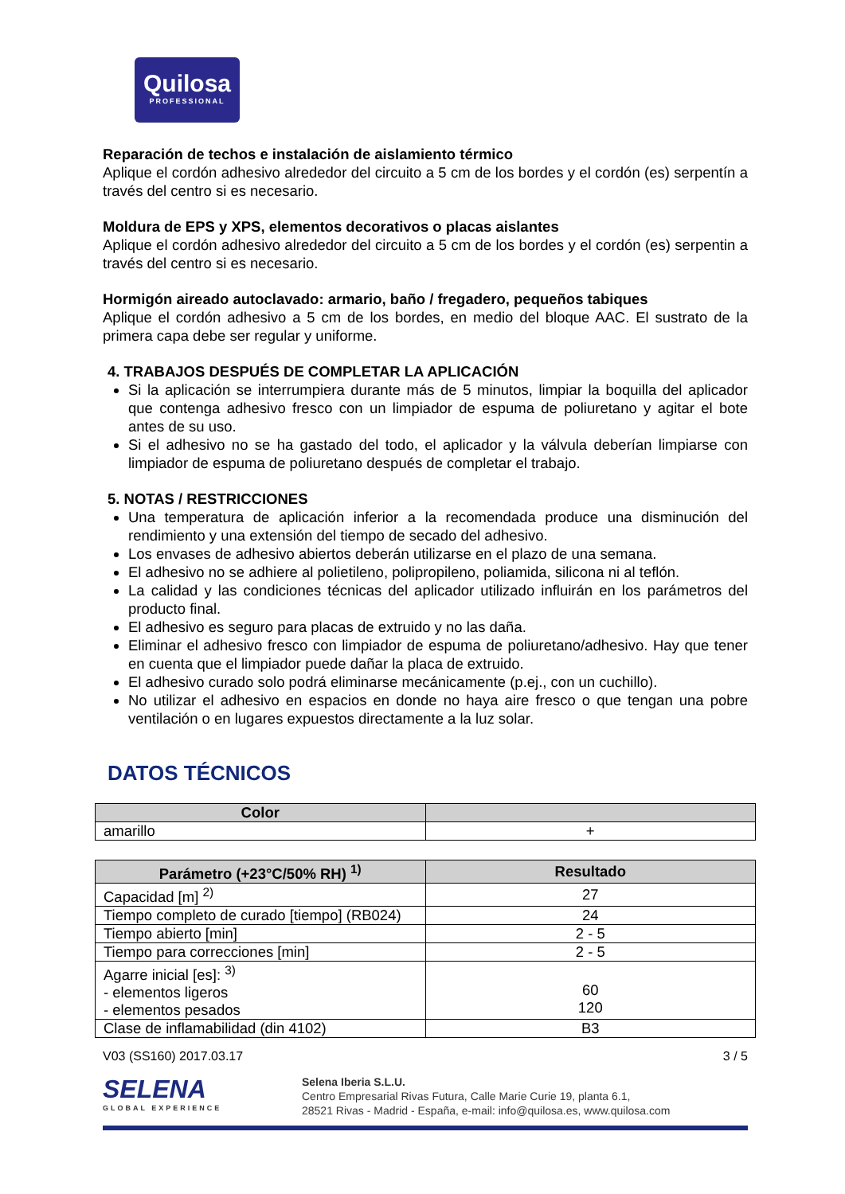Quilosa
PROFESSIONAL
Reparación de techos e instalación de aislamiento térmico
Aplique el cordón adhesivo alrededor del circuito a 5 cm de los bordes y el cordón (es) serpentín a través del centro si es necesario.
Moldura de EPS y XPS, elementos decorativos o placas aislantes
Aplique el cordón adhesivo alrededor del circuito a 5 cm de los bordes y el cordón (es) serpentin a través del centro si es necesario.
Hormigón aireado autoclavado: armario, baño / fregadero, pequeños tabiques
Aplique el cordón adhesivo a 5 cm de los bordes, en medio del bloque AAC. El sustrato de la primera capa debe ser regular y uniforme.
4. TRABAJOS DESPUÉS DE COMPLETAR LA APLICACIÓN
Si la aplicación se interrumpiera durante más de 5 minutos, limpiar la boquilla del aplicador que contenga adhesivo fresco con un limpiador de espuma de poliuretano y agitar el bote antes de su uso.
Si el adhesivo no se ha gastado del todo, el aplicador y la válvula deberían limpiarse con limpiador de espuma de poliuretano después de completar el trabajo.
5. NOTAS / RESTRICCIONES
Una temperatura de aplicación inferior a la recomendada produce una disminución del rendimiento y una extensión del tiempo de secado del adhesivo.
Los envases de adhesivo abiertos deberán utilizarse en el plazo de una semana.
El adhesivo no se adhiere al polietileno, polipropileno, poliamida, silicona ni al teflón.
La calidad y las condiciones técnicas del aplicador utilizado influirán en los parámetros del producto final.
El adhesivo es seguro para placas de extruido y no las daña.
Eliminar el adhesivo fresco con limpiador de espuma de poliuretano/adhesivo. Hay que tener en cuenta que el limpiador puede dañar la placa de extruido.
El adhesivo curado solo podrá eliminarse mecánicamente (p.ej., con un cuchillo).
No utilizar el adhesivo en espacios en donde no haya aire fresco o que tengan una pobre ventilación o en lugares expuestos directamente a la luz solar.
DATOS TÉCNICOS
| Color | |
| --- | --- |
| amarillo | + |
| Parámetro (+23°C/50% RH) <sup>1)</sup> | Resultado |
| --- | --- |
| Capacidad [m] <sup>2)</sup> | 27 |
| Tiempo completo de curado [tiempo] (RB024) | 24 |
| Tiempo abierto [min] | 2 - 5 |
| Tiempo para correcciones [min] | 2 - 5 |
| Agarre inicial [es]: <sup>3)</sup> - elementos ligeros - elementos pesados | 60 120 |
| Clase de inflamabilidad (din 4102) | B3 |
V03 (SS160) 2017.03.17 3 / 5
SELENA
GLOBAL EXPERIENCE
Selena Iberia S.L.U.
Centro Empresarial Rivas Futura, Calle Marie Curie 19, planta 6.1,
28521 Rivas - Madrid - España, e-mail: info@quilosa.es, www.quilosa.com